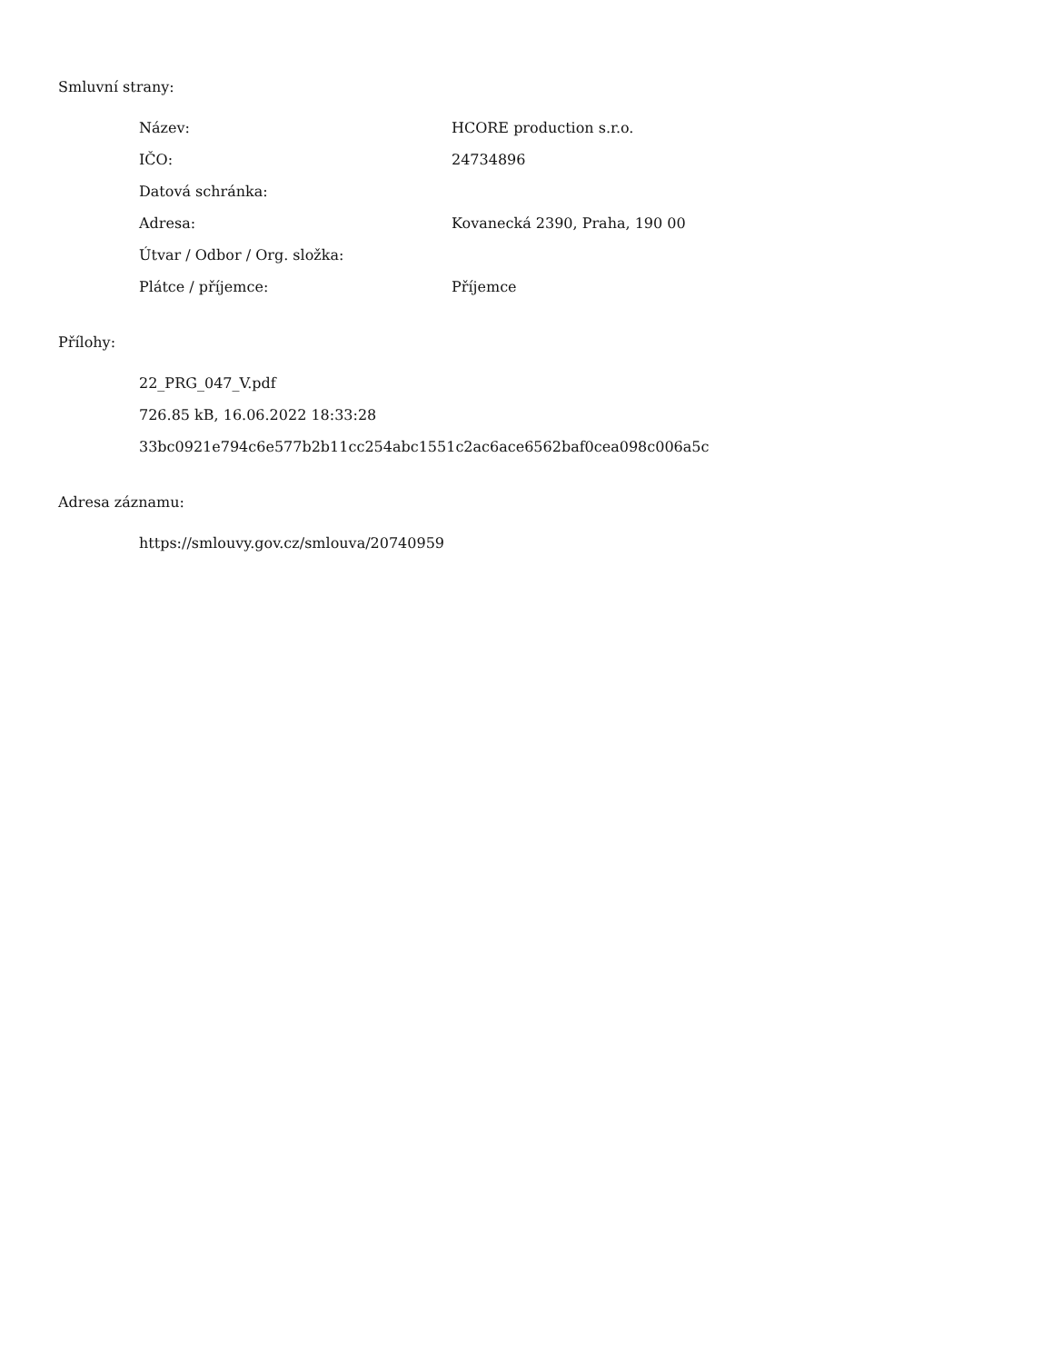Smluvní strany:
| Název: | HCORE production s.r.o. |
| IČO: | 24734896 |
| Datová schránka: | |
| Adresa: | Kovanecká 2390, Praha, 190 00 |
| Útvar / Odbor / Org. složka: | |
| Plátce / příjemce: | Příjemce |
Přílohy:
22_PRG_047_V.pdf
726.85 kB, 16.06.2022 18:33:28
33bc0921e794c6e577b2b11cc254abc1551c2ac6ace6562baf0cea098c006a5c
Adresa záznamu:
https://smlouvy.gov.cz/smlouva/20740959